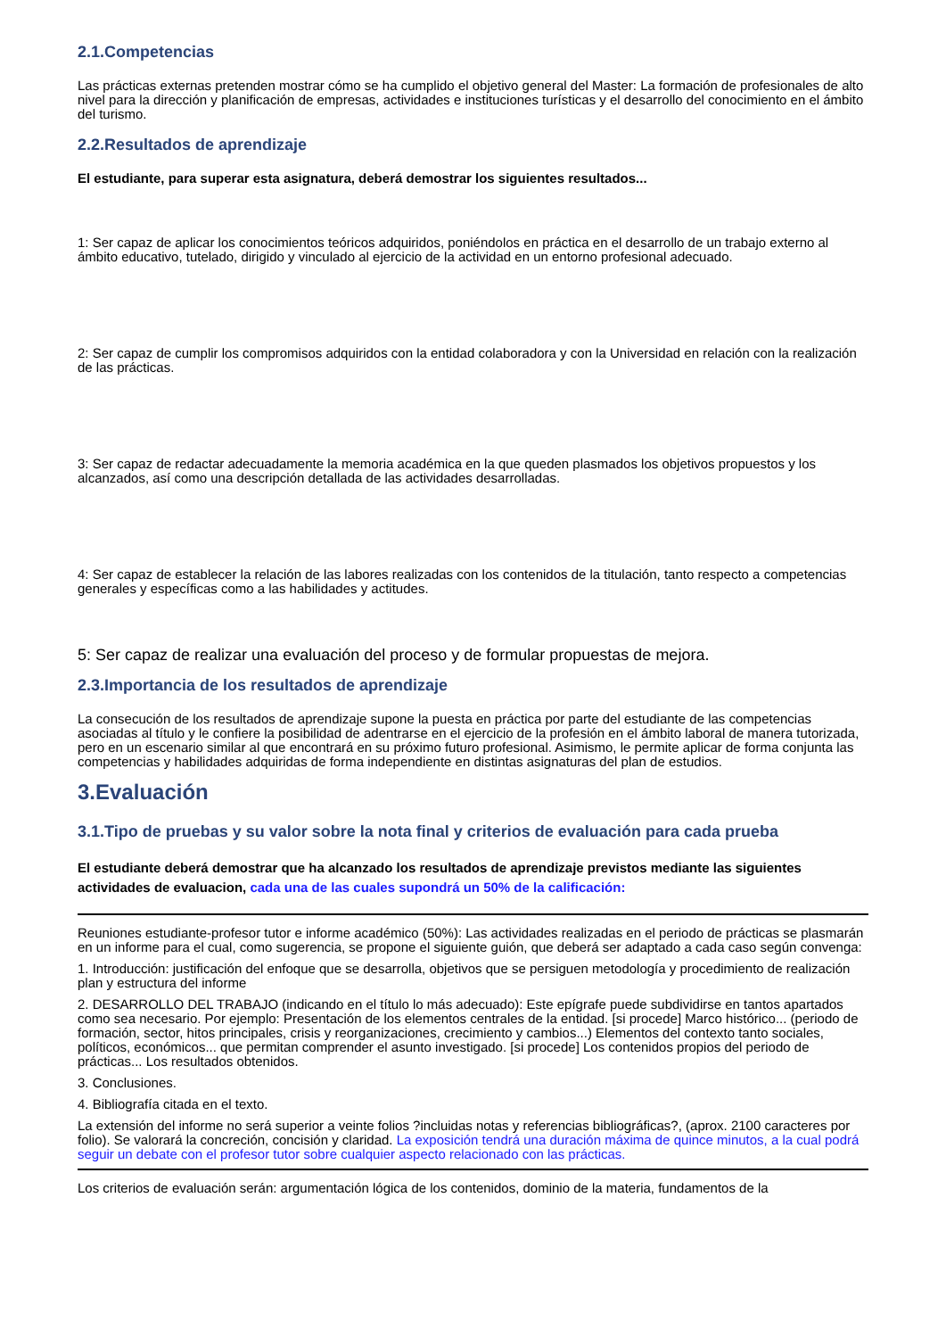2.1.Competencias
Las prácticas externas pretenden mostrar cómo se ha cumplido el objetivo general del Master: La formación de profesionales de alto nivel para la dirección y planificación de empresas, actividades e instituciones turísticas y el desarrollo del conocimiento en el ámbito del turismo.
2.2.Resultados de aprendizaje
El estudiante, para superar esta asignatura, deberá demostrar los siguientes resultados...
1: Ser capaz de aplicar los conocimientos teóricos adquiridos, poniéndolos en práctica en el desarrollo de un trabajo externo al ámbito educativo, tutelado, dirigido y vinculado al ejercicio de la actividad en un entorno profesional adecuado.
2: Ser capaz de cumplir los compromisos adquiridos con la entidad colaboradora y con la Universidad en relación con la realización de las prácticas.
3: Ser capaz de redactar adecuadamente la memoria académica en la que queden plasmados los objetivos propuestos y los alcanzados, así como una descripción detallada de las actividades desarrolladas.
4: Ser capaz de establecer la relación de las labores realizadas con los contenidos de la titulación, tanto respecto a competencias generales y específicas como a las habilidades y actitudes.
5: Ser capaz de realizar una evaluación del proceso y de formular propuestas de mejora.
2.3.Importancia de los resultados de aprendizaje
La consecución de los resultados de aprendizaje supone la puesta en práctica por parte del estudiante de las competencias asociadas al título y le confiere la posibilidad de adentrarse en el ejercicio de la profesión en el ámbito laboral de manera tutorizada, pero en un escenario similar al que encontrará en su próximo futuro profesional. Asimismo, le permite aplicar de forma conjunta las competencias y habilidades adquiridas de forma independiente en distintas asignaturas del plan de estudios.
3.Evaluación
3.1.Tipo de pruebas y su valor sobre la nota final y criterios de evaluación para cada prueba
El estudiante deberá demostrar que ha alcanzado los resultados de aprendizaje previstos mediante las siguientes actividades de evaluacion, cada una de las cuales supondrá un 50% de la calificación:
Reuniones estudiante-profesor tutor e informe académico (50%): Las actividades realizadas en el periodo de prácticas se plasmarán en un informe para el cual, como sugerencia, se propone el siguiente guión, que deberá ser adaptado a cada caso según convenga:
1. Introducción: justificación del enfoque que se desarrolla, objetivos que se persiguen metodología y procedimiento de realización plan y estructura del informe
2. DESARROLLO DEL TRABAJO (indicando en el título lo más adecuado): Este epígrafe puede subdividirse en tantos apartados como sea necesario. Por ejemplo: Presentación de los elementos centrales de la entidad. [si procede] Marco histórico... (periodo de formación, sector, hitos principales, crisis y reorganizaciones, crecimiento y cambios...) Elementos del contexto tanto sociales, políticos, económicos... que permitan comprender el asunto investigado. [si procede] Los contenidos propios del periodo de prácticas... Los resultados obtenidos.
3. Conclusiones.
4. Bibliografía citada en el texto.
La extensión del informe no será superior a veinte folios ?incluidas notas y referencias bibliográficas?, (aprox. 2100 caracteres por folio). Se valorará la concreción, concisión y claridad. La exposición tendrá una duración máxima de quince minutos, a la cual podrá seguir un debate con el profesor tutor sobre cualquier aspecto relacionado con las prácticas.
Los criterios de evaluación serán: argumentación lógica de los contenidos, dominio de la materia, fundamentos de la